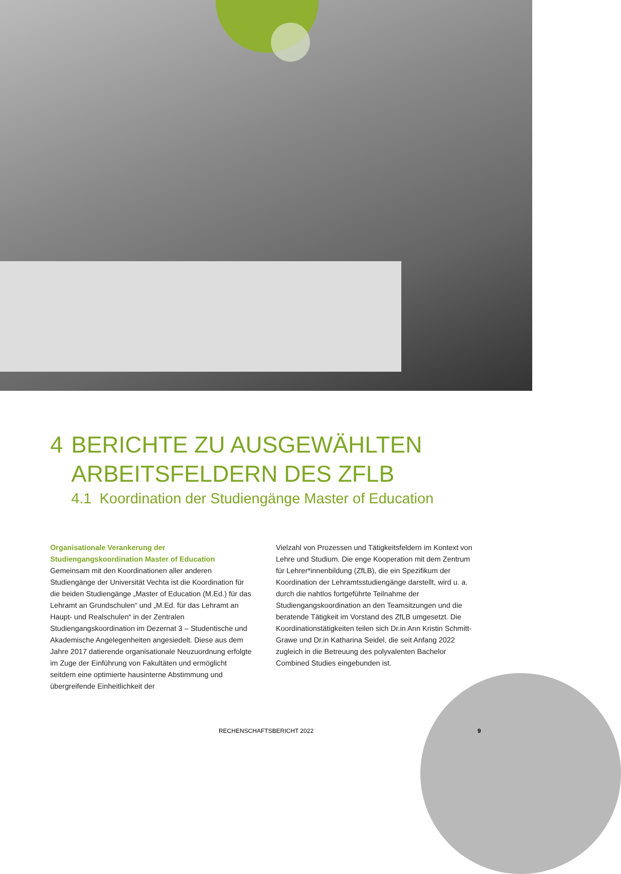4 BERICHTE ZU AUSGEWÄHLTEN
ARBEITSFELDERN DES ZFLB
4.1 Koordination der Studiengänge Master of Education
Organisationale Verankerung der Studiengangskoordination Master of Education
Gemeinsam mit den Koordinationen aller anderen Studiengänge der Universität Vechta ist die Koordination für die beiden Studiengänge „Master of Education (M.Ed.) für das Lehramt an Grundschulen“ und „M.Ed. für das Lehramt an Haupt- und Realschulen“ in der Zentralen Studiengangskoordination im Dezernat 3 – Studentische und Akademische Angelegenheiten angesiedelt. Diese aus dem Jahre 2017 datierende organisationale Neuzuordnung erfolgte im Zuge der Einführung von Fakultäten und ermöglicht seitdem eine optimierte hausinterne Abstimmung und übergreifende Einheitlichkeit der
Vielzahl von Prozessen und Tätigkeitsfeldern im Kontext von Lehre und Studium. Die enge Kooperation mit dem Zentrum für Lehrer*innenbildung (ZfLB), die ein Spezifikum der Koordination der Lehramtsstudiengänge darstellt, wird u. a. durch die nahtlos fortgeführte Teilnahme der Studiengangskoordination an den Teamsitzungen und die beratende Tätigkeit im Vorstand des ZfLB umgesetzt. Die Koordinationstätigkeiten teilen sich Dr.in Ann Kristin Schmitt-Grawe und Dr.in Katharina Seidel, die seit Anfang 2022 zugleich in die Betreuung des polyvalenten Bachelor Combined Studies eingebunden ist.
RECHENSCHAFTSBERICHT 2022 9